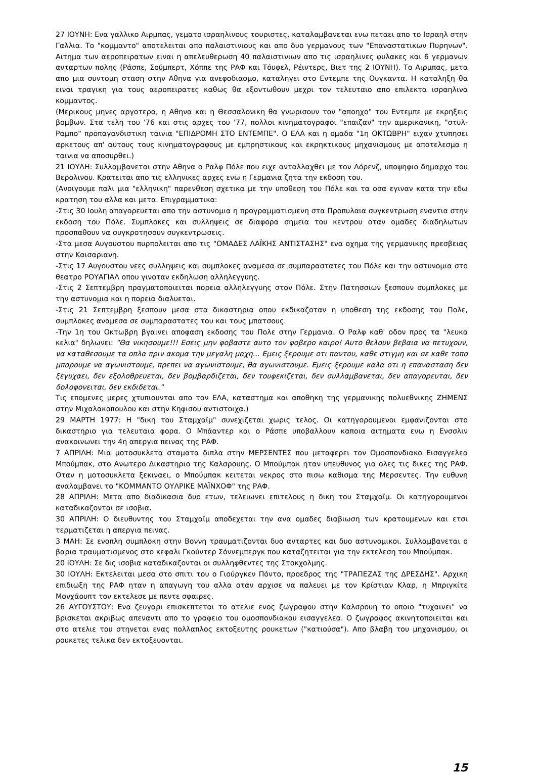27 ΙΟΥΝΗ: Ενα γαλλικο Αιρμπας, γεματο ισραηλινους τουριστες, καταλαμβανεται ενω πεταει απο το Ισραηλ στην Γαλλια. Το "κομμαντο" αποτελειται απο παλαιστινιους και απο δυο γερμανους των "Επαναστατικων Πυρηνων". Αιτημα των αεροπειρατων ειναι η απελευθερωση 40 παλαιστινιων απο τις ισραηλινες φυλακες και 6 γερμανων ανταρτων πολης (Ράσπε, Σούμπερτ, Χόππε της ΡΑΦ και Τόυφελ, Ρέιντερς, Βιετ της 2 ΙΟΥΝΗ). Το Αιρμπας, μετα απο μια συντομη σταση στην Αθηνα για ανεφοδιασμο, καταληγει στο Εντεμπε της Ουγκαντα. Η καταληξη θα ειναι τραγικη για τους αεροπειρατες καθως θα εξοντωθουν μεχρι τον τελευταιο απο επιλεκτα ισραηλινα κομμαντος.
(Μερικους μηνες αργοτερα, η Αθηνα και η Θεσσαλονικη θα γνωρισουν τον "αποηχο" του Εντεμπε με εκρηξεις βομβων. Στα τελη του '76 και στις αρχες του '77, πολλοι κινηματογραφοι "επαιζαν" την αμερικανικη, "στυλ-Ραμπο" προπαγανδιστικη ταινια "ΕΠΙΔΡΟΜΗ ΣΤΟ ΕΝΤΕΜΠΕ". Ο ΕΛΑ και η ομαδα "1η ΟΚΤΩΒΡΗ" ειχαν χτυπησει αρκετους απ' αυτους τους κινηματογραφους με εμπρηστικους και εκρηκτικους μηχανισμους με αποτελεσμα η ταινια να αποσυρθει.)
21 ΙΟΥΛΗ: Συλλαμβανεται στην Αθηνα ο Ραλφ Πόλε που ειχε ανταλλαχθει με τον Λόρενζ, υποψηφιο δημαρχο του Βερολινου. Κρατειται απο τις ελληνικες αρχες ενω η Γερμανια ζητα την εκδοση του.
(Ανοιγουμε παλι μια "ελληνικη" παρενθεση σχετικα με την υποθεση του Πόλε και τα οσα εγιναν κατα την εδω κρατηση του αλλα και μετα. Επιγραμματικα:
-Στις 30 Ιουλη απαγορευεται απο την αστυνομια η προγραμματισμενη στα Προπυλαια συγκεντρωση εναντια στην εκδοση του Πόλε. Συμπλοκες και συλληψεις σε διαφορα σημεια του κεντρου οταν ομαδες διαδηλωτων προσπαθουν να συγκροτησουν συγκεντρωσεις.
-Στα μεσα Αυγουστου πυρπολειται απο τις "ΟΜΑΔΕΣ ΛΑΪΚΗΣ ΑΝΤΙΣΤΑΣΗΣ" ενα οχημα της γερμανικης πρεσβειας στην Καισαριανη.
-Στις 17 Αυγουστου νεες συλληψεις και συμπλοκες αναμεσα σε συμπαραστατες του Πόλε και την αστυνομια στο θεατρο ΡΟΥΑΓΙΑΛ οπου γινοταν εκδηλωση αλληλεγγυης.
-Στις 2 Σεπτεμβρη πραγματοποιειται πορεια αλληλεγγυης στον Πόλε. Στην Πατησσιων ξεσπουν συμπλοκες με την αστυνομια και η πορεια διαλυεται.
-Στις 21 Σεπτεμβρη ξεσπουν μεσα στα δικαστηρια οπου εκδικαζοταν η υποθεση της εκδοσης του Πολε, συμπλοκες αναμεσα σε συμπαραστατες του και τους μπατσους.
-Την 1η του Οκτωβρη βγαινει αποφαση εκδοσης του Πολε στην Γερμανια. Ο Ραλφ καθ' οδον προς τα "λευκα κελια" δηλωνει: "Θα νικησουμε!!! Εσεις μην φοβαστε αυτο τον φοβερο καιρο! Αυτο θελουν βεβαια να πετυχουν, να καταθεσουμε τα οπλα πριν ακομα την μεγαλη μαχη... Εμεις ξερουμε οτι παντου, καθε στιγμη και σε καθε τοπο μπορουμε να αγωνιστουμε, πρεπει να αγωνιστουμε, θα αγωνιστουμε. Εμεις ξερουμε καλα οτι η επανασταση δεν ξεγυχαει, δεν εξολοθρευεται, δεν βομβαρδιζεται, δεν τουφεκιζεται, δεν συλλαμβανεται, δεν απαγορευται, δεν δολοφονειται, δεν εκδιδεται."
Τις επομενες μερες χτυπιουνται απο τον ΕΛΑ, καταστημα και αποθηκη της γερμανικης πολυεθνικης ΖΗΜΕΝΣ στην Μιχαλακοπουλου και στην Κηφισου αντιστοιχα.)
29 ΜΑΡΤΗ 1977: Η "δικη του Σταμχαϊμ" συνεχιζεται χωρις τελος. Οι κατηγορουμενοι εμφανιζονται στο δικαστηριο για τελευταια φορα. Ο Μπάαντερ και ο Ράσπε υποβαλλουν καποια αιτηματα ενω η Ενσσλιν ανακοινωνει την 4η απεργια πεινας της ΡΑΦ.
7 ΑΠΡΙΛΗ: Μια μοτοσυκλετα σταματα διπλα στην ΜΕΡΣΕΝΤΕΣ που μεταφερει τον Ομοσπονδιακο Εισαγγελεα Μπούμπακ, στο Ανωτερο Δικαστηριο της Καλσρουης. Ο Μπούμπακ ηταν υπευθυνος για ολες τις δικες της ΡΑΦ. Οταν η μοτοσυκλετα ξεκιναει, ο Μπούμπακ κειτεται νεκρος στο πισω καθισμα της Μερσεντες. Την ευθυνη αναλαμβανει το "ΚΟΜΜΑΝΤΟ ΟΥΛΡΙΚΕ ΜΑΪΝΧΟΦ" της ΡΑΦ.
28 ΑΠΡΙΛΗ: Μετα απο διαδικασια δυο ετων, τελειωνει επιτελους η δικη του Σταμχαϊμ. Οι κατηγορουμενοι καταδικαζονται σε ισοβια.
30 ΑΠΡΙΛΗ: Ο διευθυντης του Σταμχαϊμ αποδεχεται την ανα ομαδες διαβιωση των κρατουμενων και ετσι τερματιζεται η απεργια πεινας.
3 ΜΑΗ: Σε ενοπλη συμπλοκη στην Βοννη τραυματιζονται δυο ανταρτες και δυο αστυνομικοι. Συλλαμβανεται ο βαρια τραυματισμενος στο κεφαλι Γκούντερ Σόννεμπεργκ που καταζητειται για την εκτελεση του Μπούμπακ.
20 ΙΟΥΛΗ: Σε δις ισοβια καταδικαζονται οι συλληφθεντες της Στοκχολμης.
30 ΙΟΥΛΗ: Εκτελειται μεσα στο σπιτι του ο Γιούργκεν Πόντο, προεδρος της "ΤΡΑΠΕΖΑΣ της ΔΡΕΣΔΗΣ". Αρχικη επιδιωξη της ΡΑΦ ηταν η απαγωγη του αλλα οταν αρχισε να παλευει με τον Κρίστιαν Κλαρ, η Μπριγκίτε Μονχάουπτ τον εκτελεσε με πεντε σφαιρες.
26 ΑΥΓΟΥΣΤΟΥ: Ενα ζευγαρι επισκεπτεται το ατελιε ενος ζωγραφου στην Καλσρουη το οποιο "τυχαινει" να βρισκεται ακριβως απεναντι απο το γραφειο του ομοσπονδιακου εισαγγελεα. Ο ζωγραφος ακινητοποιειται και στο ατελιε του στηνεται ενας πολλαπλος εκτοξευτης ρουκετων ("κατιούσα"). Απο βλαβη του μηχανισμου, οι ρουκετες τελικα δεν εκτοξευονται.
15